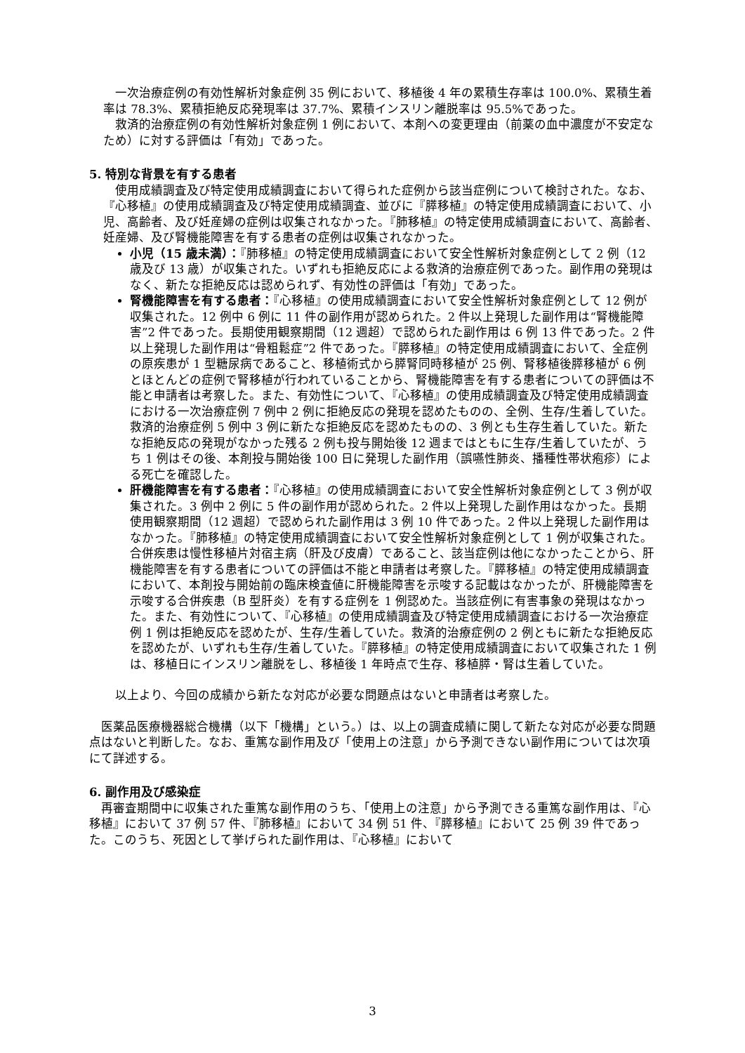一次治療症例の有効性解析対象症例 35 例において、移植後 4 年の累積生存率は 100.0%、累積生着率は 78.3%、累積拒絶反応発現率は 37.7%、累積インスリン離脱率は 95.5%であった。
救済的治療症例の有効性解析対象症例 1 例において、本剤への変更理由（前薬の血中濃度が不安定なため）に対する評価は「有効」であった。
5. 特別な背景を有する患者
使用成績調査及び特定使用成績調査において得られた症例から該当症例について検討された。なお、『心移植』の使用成績調査及び特定使用成績調査、並びに『膵移植』の特定使用成績調査において、小児、高齢者、及び妊産婦の症例は収集されなかった。『肺移植』の特定使用成績調査において、高齢者、妊産婦、及び腎機能障害を有する患者の症例は収集されなかった。
小児（15 歳未満）：『肺移植』の特定使用成績調査において安全性解析対象症例として 2 例（12 歳及び 13 歳）が収集された。いずれも拒絶反応による救済的治療症例であった。副作用の発現はなく、新たな拒絶反応は認められず、有効性の評価は「有効」であった。
腎機能障害を有する患者：『心移植』の使用成績調査において安全性解析対象症例として 12 例が収集された。12 例中 6 例に 11 件の副作用が認められた。2 件以上発現した副作用は“腎機能障害”2 件であった。長期使用観察期間（12 週超）で認められた副作用は 6 例 13 件であった。2 件以上発現した副作用は“骨粗鬆症”2 件であった。『膵移植』の特定使用成績調査において、全症例の原疾患が 1 型糖尿病であること、移植術式から膵腎同時移植が 25 例、腎移植後膵移植が 6 例とほとんどの症例で腎移植が行われていることから、腎機能障害を有する患者についての評価は不能と申請者は考察した。また、有効性について、『心移植』の使用成績調査及び特定使用成績調査における一次治療症例 7 例中 2 例に拒絶反応の発現を認めたものの、全例、生存/生着していた。救済的治療症例 5 例中 3 例に新たな拒絶反応を認めたものの、3 例とも生存生着していた。新たな拒絶反応の発現がなかった残る 2 例も投与開始後 12 週まではともに生存/生着していたが、うち 1 例はその後、本剤投与開始後 100 日に発現した副作用（誤嚥性肺炎、播種性帯状疱疹）による死亡を確認した。
肝機能障害を有する患者：『心移植』の使用成績調査において安全性解析対象症例として 3 例が収集された。3 例中 2 例に 5 件の副作用が認められた。2 件以上発現した副作用はなかった。長期使用観察期間（12 週超）で認められた副作用は 3 例 10 件であった。2 件以上発現した副作用はなかった。『肺移植』の特定使用成績調査において安全性解析対象症例として 1 例が収集された。合併疾患は慢性移植片対宿主病（肝及び皮膚）であること、該当症例は他になかったことから、肝機能障害を有する患者についての評価は不能と申請者は考察した。『膵移植』の特定使用成績調査において、本剤投与開始前の臨床検査値に肝機能障害を示唆する記載はなかったが、肝機能障害を示唆する合併疾患（B 型肝炎）を有する症例を 1 例認めた。当該症例に有害事象の発現はなかった。また、有効性について、『心移植』の使用成績調査及び特定使用成績調査における一次治療症例 1 例は拒絶反応を認めたが、生存/生着していた。救済的治療症例の 2 例ともに新たな拒絶反応を認めたが、いずれも生存/生着していた。『膵移植』の特定使用成績調査において収集された 1 例は、移植日にインスリン離脱をし、移植後 1 年時点で生存、移植膵・腎は生着していた。
以上より、今回の成績から新たな対応が必要な問題点はないと申請者は考察した。
医薬品医療機器総合機構（以下「機構」という。）は、以上の調査成績に関して新たな対応が必要な問題点はないと判断した。なお、重篤な副作用及び「使用上の注意」から予測できない副作用については次項にて詳述する。
6. 副作用及び感染症
再審査期間中に収集された重篤な副作用のうち、「使用上の注意」から予測できる重篤な副作用は、『心移植』において 37 例 57 件、『肺移植』において 34 例 51 件、『膵移植』において 25 例 39 件であった。このうち、死因として挙げられた副作用は、『心移植』において
3